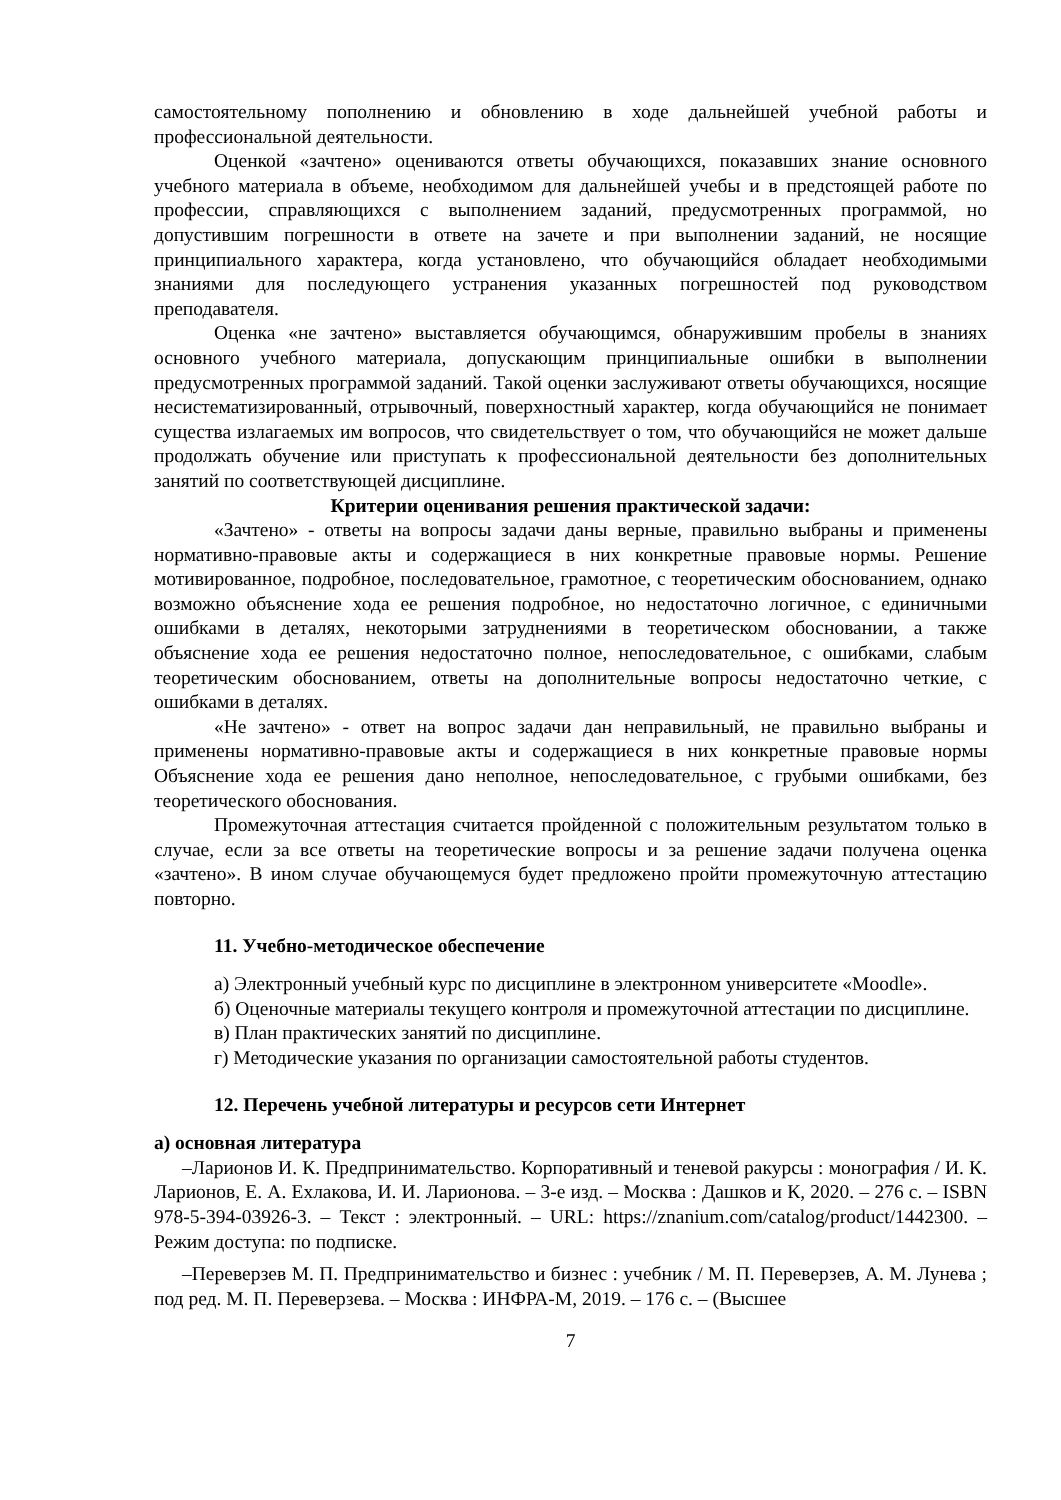самостоятельному пополнению и обновлению в ходе дальнейшей учебной работы и профессиональной деятельности.
Оценкой «зачтено» оцениваются ответы обучающихся, показавших знание основного учебного материала в объеме, необходимом для дальнейшей учебы и в предстоящей работе по профессии, справляющихся с выполнением заданий, предусмотренных программой, но допустившим погрешности в ответе на зачете и при выполнении заданий, не носящие принципиального характера, когда установлено, что обучающийся обладает необходимыми знаниями для последующего устранения указанных погрешностей под руководством преподавателя.
Оценка «не зачтено» выставляется обучающимся, обнаружившим пробелы в знаниях основного учебного материала, допускающим принципиальные ошибки в выполнении предусмотренных программой заданий. Такой оценки заслуживают ответы обучающихся, носящие несистематизированный, отрывочный, поверхностный характер, когда обучающийся не понимает существа излагаемых им вопросов, что свидетельствует о том, что обучающийся не может дальше продолжать обучение или приступать к профессиональной деятельности без дополнительных занятий по соответствующей дисциплине.
Критерии оценивания решения практической задачи:
«Зачтено» - ответы на вопросы задачи даны верные, правильно выбраны и применены нормативно-правовые акты и содержащиеся в них конкретные правовые нормы. Решение мотивированное, подробное, последовательное, грамотное, с теоретическим обоснованием, однако возможно объяснение хода ее решения подробное, но недостаточно логичное, с единичными ошибками в деталях, некоторыми затруднениями в теоретическом обосновании, а также объяснение хода ее решения недостаточно полное, непоследовательное, с ошибками, слабым теоретическим обоснованием, ответы на дополнительные вопросы недостаточно четкие, с ошибками в деталях.
«Не зачтено» - ответ на вопрос задачи дан неправильный, не правильно выбраны и применены нормативно-правовые акты и содержащиеся в них конкретные правовые нормы Объяснение хода ее решения дано неполное, непоследовательное, с грубыми ошибками, без теоретического обоснования.
Промежуточная аттестация считается пройденной с положительным результатом только в случае, если за все ответы на теоретические вопросы и за решение задачи получена оценка «зачтено». В ином случае обучающемуся будет предложено пройти промежуточную аттестацию повторно.
11. Учебно-методическое обеспечение
а) Электронный учебный курс по дисциплине в электронном университете «Moodle».
б) Оценочные материалы текущего контроля и промежуточной аттестации по дисциплине.
в) План практических занятий по дисциплине.
г) Методические указания по организации самостоятельной работы студентов.
12. Перечень учебной литературы и ресурсов сети Интернет
а) основная литература
–Ларионов И. К. Предпринимательство. Корпоративный и теневой ракурсы : монография / И. К. Ларионов, Е. А. Ехлакова, И. И. Ларионова. – 3-е изд. – Москва : Дашков и К, 2020. – 276 с. – ISBN 978-5-394-03926-3. – Текст : электронный. – URL: https://znanium.com/catalog/product/1442300. – Режим доступа: по подписке.
–Переверзев М. П. Предпринимательство и бизнес : учебник / М. П. Переверзев, А. М. Лунева ; под ред. М. П. Переверзева. – Москва : ИНФРА-М, 2019. – 176 с. – (Высшее
7